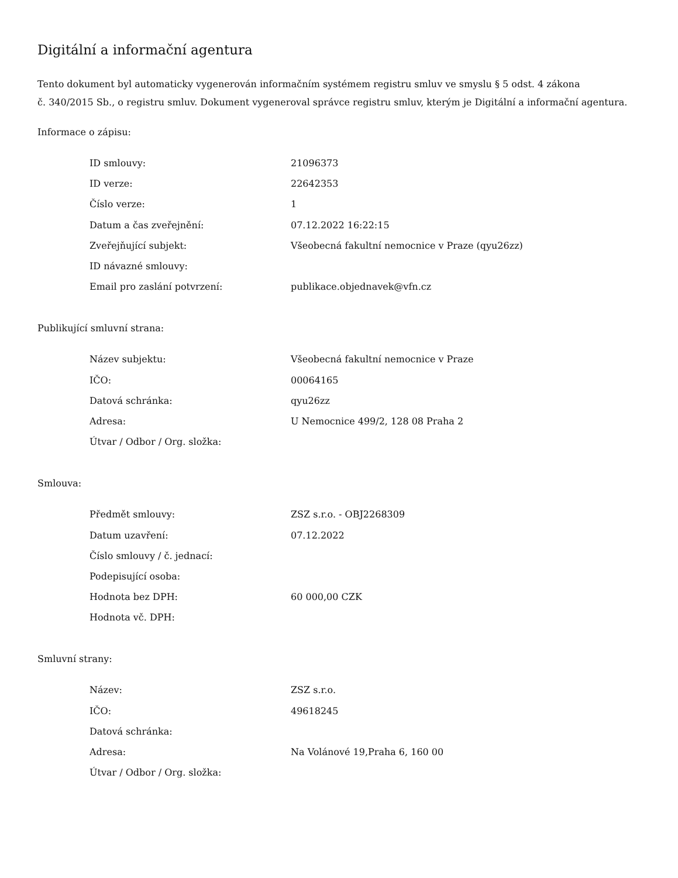Digitální a informační agentura
Tento dokument byl automaticky vygenerován informačním systémem registru smluv ve smyslu § 5 odst. 4 zákona
č. 340/2015 Sb., o registru smluv. Dokument vygeneroval správce registru smluv, kterým je Digitální a informační agentura.
Informace o zápisu:
| ID smlouvy: | 21096373 |
| ID verze: | 22642353 |
| Číslo verze: | 1 |
| Datum a čas zveřejnění: | 07.12.2022 16:22:15 |
| Zveřejňující subjekt: | Všeobecná fakultní nemocnice v Praze (qyu26zz) |
| ID návazné smlouvy: | |
| Email pro zaslání potvrzení: | publikace.objednavek@vfn.cz |
Publikující smluvní strana:
| Název subjektu: | Všeobecná fakultní nemocnice v Praze |
| IČO: | 00064165 |
| Datová schránka: | qyu26zz |
| Adresa: | U Nemocnice 499/2, 128 08 Praha 2 |
| Útvar / Odbor / Org. složka: | |
Smlouva:
| Předmět smlouvy: | ZSZ s.r.o. - OBJ2268309 |
| Datum uzavření: | 07.12.2022 |
| Číslo smlouvy / č. jednací: | |
| Podepisující osoba: | |
| Hodnota bez DPH: | 60 000,00 CZK |
| Hodnota vč. DPH: | |
Smluvní strany:
| Název: | ZSZ s.r.o. |
| IČO: | 49618245 |
| Datová schránka: | |
| Adresa: | Na Volánové 19,Praha 6, 160 00 |
| Útvar / Odbor / Org. složka: | |